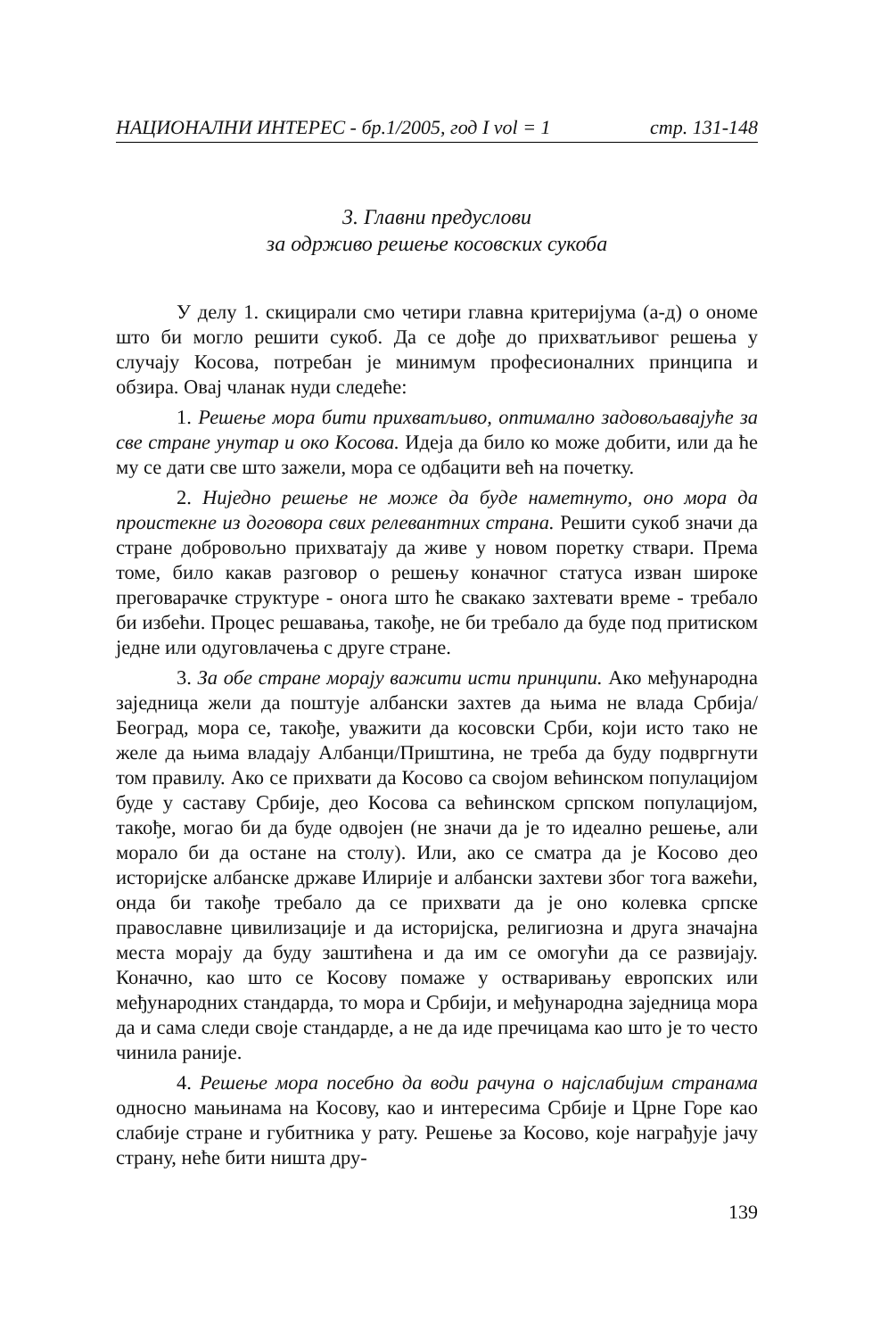НАЦИОНАЛНИ ИНТЕРЕС - бр.1/2005, год I vol = 1 стр. 131-148
3. Главни предуслови
за одрживо решење косовских сукоба
У делу 1. скицирали смо четири главна критеријума (а-д) о ономе што би могло решити сукоб. Да се дође до прихватљивог решења у случају Косова, потребан је минимум професионалних принципа и обзира. Овај чланак нуди следеће:
1. Решење мора бити прихватљиво, оптимално задовољавајуће за све стране унутар и око Косова. Идеја да било ко може добити, или да ће му се дати све што зажели, мора се одбацити већ на почетку.
2. Ниједно решење не може да буде наметнуто, оно мора да проистекне из договора свих релевантних страна. Решити сукоб значи да стране добровољно прихватају да живе у новом поретку ствари. Према томе, било какав разговор о решењу коначног статуса изван широке преговарачке структуре - онога што ће свакако захтевати време - требало би избећи. Процес решавања, такође, не би требало да буде под притиском једне или одуговлачења с друге стране.
3. За обе стране морају важити исти принципи. Ако међународна заједница жели да поштује албански захтев да њима не влада Србија/Београд, мора се, такође, уважити да косовски Срби, који исто тако не желе да њима владају Албанци/Приштина, не треба да буду подвргнути том правилу. Ако се прихвати да Косово са својом већинском популацијом буде у саставу Србије, део Косова са већинском српском популацијом, такође, могао би да буде одвојен (не значи да је то идеално решење, али морало би да остане на столу). Или, ако се сматра да је Косово део историјске албанске државе Илирије и албански захтеви због тога важећи, онда би такође требало да се прихвати да је оно колевка српске православне цивилизације и да историјска, религиозна и друга значајна места морају да буду заштићена и да им се омогући да се развијају. Коначно, као што се Косову помаже у остваривању европских или међународних стандарда, то мора и Србији, и међународна заједница мора да и сама следи своје стандарде, а не да иде пречицама као што је то често чинила раније.
4. Решење мора посебно да води рачуна о најслабијим странама односно мањинама на Косову, као и интересима Србије и Црне Горе као слабије стране и губитника у рату. Решење за Косово, које награђује јачу страну, неће бити ништа дру-
139